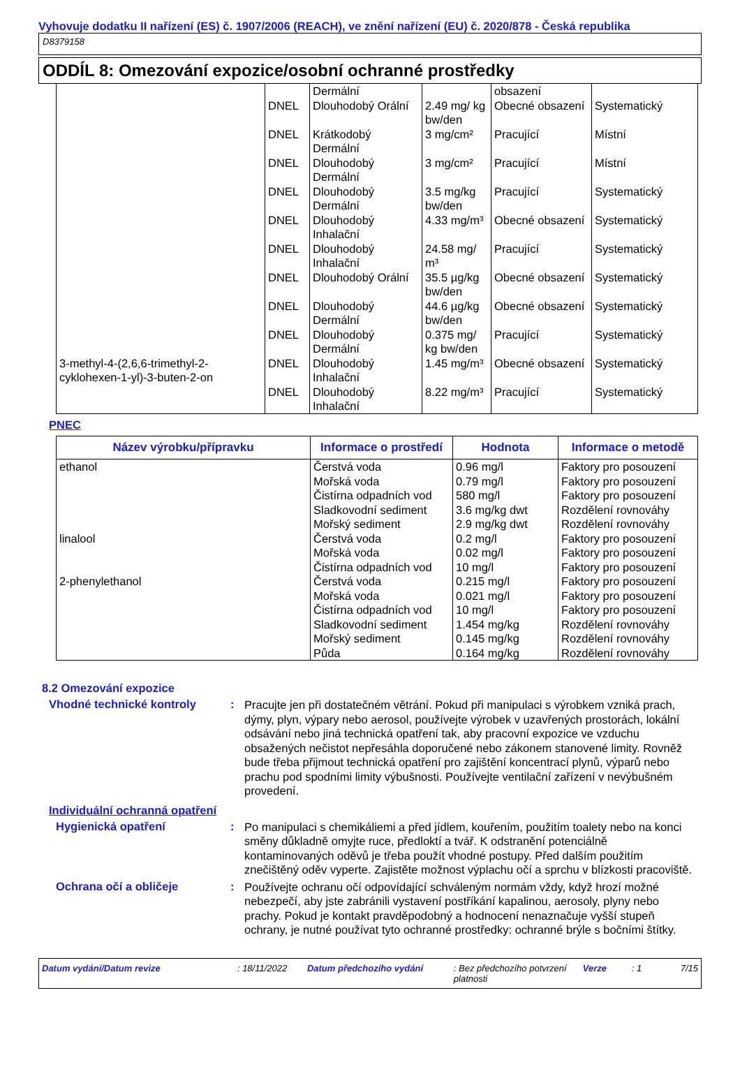Vyhovuje dodatku II nařízení (ES) č. 1907/2006 (REACH), ve znění nařízení (EU) č. 2020/878 - Česká republika
D8379158
ODDÍL 8: Omezování expozice/osobní ochranné prostředky
| 3-methyl-4-(2,6,6-trimethyl-2-cyklohexen-1-yl)-3-buten-2-on | | Dermální | | obsazení | |
| | DNEL | Dlouhodobý Orální | 2.49 mg/ kg bw/den | Obecné obsazení | Systematický |
| | DNEL | Krátkodobý Dermální | 3 mg/cm² | Pracující | Místní |
| | DNEL | Dlouhodobý Dermální | 3 mg/cm² | Pracující | Místní |
| | DNEL | Dlouhodobý Dermální | 3.5 mg/kg bw/den | Pracující | Systematický |
| | DNEL | Dlouhodobý Inhalační | 4.33 mg/m³ | Obecné obsazení | Systematický |
| | DNEL | Dlouhodobý Inhalační | 24.58 mg/ m³ | Pracující | Systematický |
| | DNEL | Dlouhodobý Orální | 35.5 µg/kg bw/den | Obecné obsazení | Systematický |
| | DNEL | Dlouhodobý Dermální | 44.6 µg/kg bw/den | Obecné obsazení | Systematický |
| | DNEL | Dlouhodobý Dermální | 0.375 mg/ kg bw/den | Pracující | Systematický |
| | DNEL | Dlouhodobý Inhalační | 1.45 mg/m³ | Obecné obsazení | Systematický |
| | DNEL | Dlouhodobý Inhalační | 8.22 mg/m³ | Pracující | Systematický |
PNEC
| Název výrobku/přípravku | Informace o prostředí | Hodnota | Informace o metodě |
| --- | --- | --- | --- |
| ethanol linalool 2-phenylethanol | Čerstvá voda Mořská voda Čistírna odpadních vod Sladkovodní sediment Mořský sediment Čerstvá voda Mořská voda Čistírna odpadních vod Čerstvá voda Mořská voda Čistírna odpadních vod Sladkovodní sediment Mořský sediment Půda | 0.96 mg/l 0.79 mg/l 580 mg/l 3.6 mg/kg dwt 2.9 mg/kg dwt 0.2 mg/l 0.02 mg/l 10 mg/l 0.215 mg/l 0.021 mg/l 10 mg/l 1.454 mg/kg 0.145 mg/kg 0.164 mg/kg | Faktory pro posouzení Faktory pro posouzení Faktory pro posouzení Rozdělení rovnováhy Rozdělení rovnováhy Faktory pro posouzení Faktory pro posouzení Faktory pro posouzení Faktory pro posouzení Faktory pro posouzení Faktory pro posouzení Rozdělení rovnováhy Rozdělení rovnováhy Rozdělení rovnováhy |
8.2 Omezování expozice
Vhodné technické kontroly :
Pracujte jen při dostatečném větrání. Pokud při manipulaci s výrobkem vzniká prach, dýmy, plyn, výpary nebo aerosol, používejte výrobek v uzavřených prostorách, lokální odsávání nebo jiná technická opatření tak, aby pracovní expozice ve vzduchu obsažených nečistot nepřesáhla doporučené nebo zákonem stanovené limity. Rovněž bude třeba přijmout technická opatření pro zajištění koncentrací plynů, výparů nebo prachu pod spodními limity výbušnosti. Používejte ventilační zařízení v nevýbušném provedení.
Individuální ochranná opatření
Hygienická opatření :
Po manipulaci s chemikáliemi a před jídlem, kouřením, použitím toalety nebo na konci směny důkladně omyjte ruce, předloktí a tvář. K odstranění potenciálně kontaminovaných oděvů je třeba použít vhodné postupy. Před dalším použitím znečištěný oděv vyperte. Zajistěte možnost výplachu očí a sprchu v blízkosti pracoviště.
Ochrana očí a obličeje :
Používejte ochranu očí odpovídající schváleným normám vždy, když hrozí možné nebezpečí, aby jste zabránili vystavení postříkání kapalinou, aerosoly, plyny nebo prachy. Pokud je kontakt pravděpodobný a hodnocení nenaznačuje vyšší stupeň ochrany, je nutné používat tyto ochranné prostředky: ochranné brýle s bočními štítky.
Datum vydání/Datum revize: 18/11/2022 Datum předchozího vydání: Bez předchozího potvrzení platnosti Verze: 1 7/15